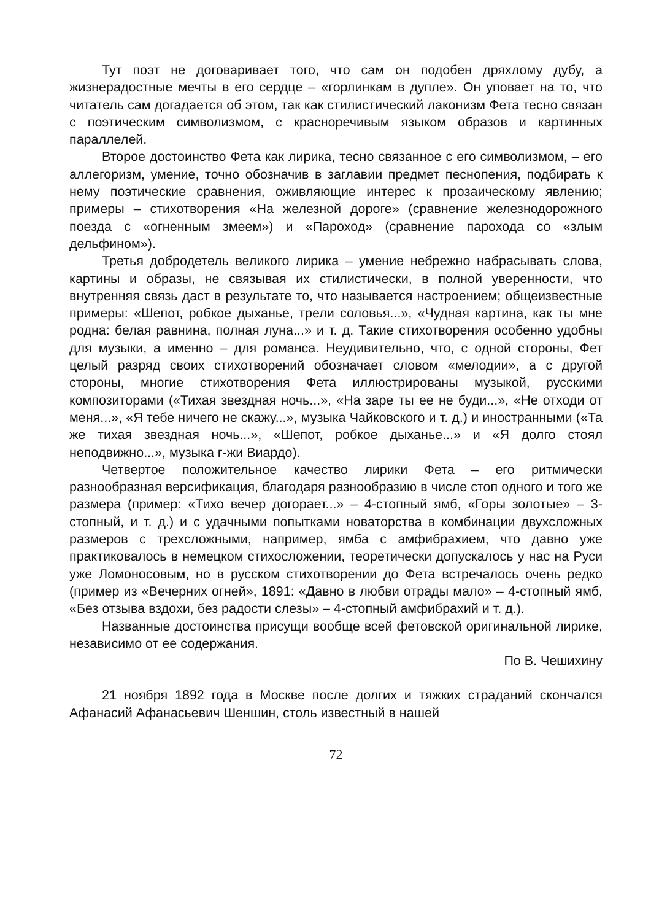Тут поэт не договаривает того, что сам он подобен дряхлому дубу, а жизнерадостные мечты в его сердце – «горлинкам в дупле». Он уповает на то, что читатель сам догадается об этом, так как стилистический лаконизм Фета тесно связан с поэтическим символизмом, с красноречивым языком образов и картинных параллелей.
Второе достоинство Фета как лирика, тесно связанное с его символизмом, – его аллегоризм, умение, точно обозначив в заглавии предмет песнопения, подбирать к нему поэтические сравнения, оживляющие интерес к прозаическому явлению; примеры – стихотворения «На железной дороге» (сравнение железнодорожного поезда с «огненным змеем») и «Пароход» (сравнение парохода со «злым дельфином»).
Третья добродетель великого лирика – умение небрежно набрасывать слова, картины и образы, не связывая их стилистически, в полной уверенности, что внутренняя связь даст в результате то, что называется настроением; общеизвестные примеры: «Шепот, робкое дыханье, трели соловья...», «Чудная картина, как ты мне родна: белая равнина, полная луна...» и т. д. Такие стихотворения особенно удобны для музыки, а именно – для романса. Неудивительно, что, с одной стороны, Фет целый разряд своих стихотворений обозначает словом «мелодии», а с другой стороны, многие стихотворения Фета иллюстрированы музыкой, русскими композиторами («Тихая звездная ночь...», «На заре ты ее не буди...», «Не отходи от меня...», «Я тебе ничего не скажу...», музыка Чайковского и т. д.) и иностранными («Та же тихая звездная ночь...», «Шепот, робкое дыханье...» и «Я долго стоял неподвижно...», музыка г-жи Виардо).
Четвертое положительное качество лирики Фета – его ритмически разнообразная версификация, благодаря разнообразию в числе стоп одного и того же размера (пример: «Тихо вечер догорает...» – 4-стопный ямб, «Горы золотые» – 3-стопный, и т. д.) и с удачными попытками новаторства в комбинации двухсложных размеров с трехсложными, например, ямба с амфибрахием, что давно уже практиковалось в немецком стихосложении, теоретически допускалось у нас на Руси уже Ломоносовым, но в русском стихотворении до Фета встречалось очень редко (пример из «Вечерних огней», 1891: «Давно в любви отрады мало» – 4-стопный ямб, «Без отзыва вздохи, без радости слезы» – 4-стопный амфибрахий и т. д.).
Названные достоинства присущи вообще всей фетовской оригинальной лирике, независимо от ее содержания.
По В. Чешихину
21 ноября 1892 года в Москве после долгих и тяжких страданий скончался Афанасий Афанасьевич Шеншин, столь известный в нашей
72